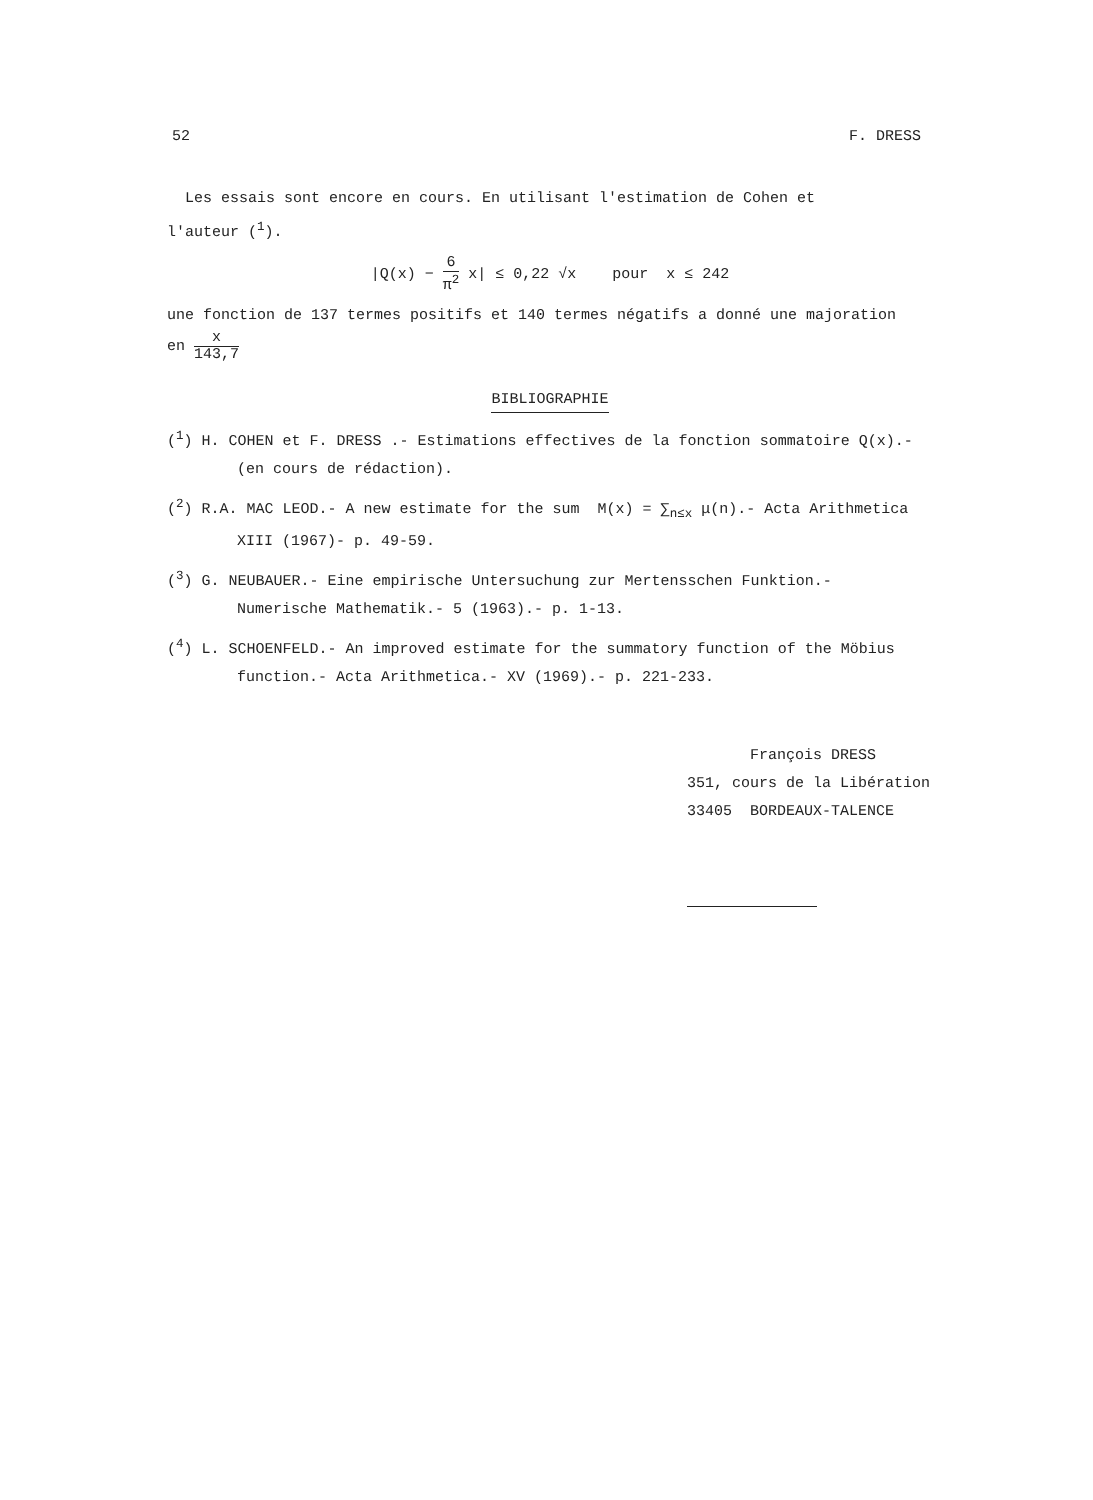52 F. DRESS
Les essais sont encore en cours. En utilisant l'estimation de Cohen et
l'auteur (<sup>1</sup>).
|Q(x) − 6 π<sup>2</sup> x| ≤ 0,22 √x pour x ≤ 242
une fonction de 137 termes positifs et 140 termes négatifs a donné une majoration
en x 143,7
BIBLIOGRAPHIE
(<sup>1</sup>) H. COHEN et F. DRESS .- Estimations effectives de la fonction sommatoire Q(x).-
(en cours de rédaction).
(<sup>2</sup>) R.A. MAC LEOD.- A new estimate for the sum M(x) = ∑<sub>n≤x</sub> μ(n).- Acta Arithmetica
XIII (1967)- p. 49-59.
(<sup>3</sup>) G. NEUBAUER.- Eine empirische Untersuchung zur Mertensschen Funktion.-
Numerische Mathematik.- 5 (1963).- p. 1-13.
(<sup>4</sup>) L. SCHOENFELD.- An improved estimate for the summatory function of the Möbius
function.- Acta Arithmetica.- XV (1969).- p. 221-233.
François DRESS
351, cours de la Libération
33405 BORDEAUX-TALENCE